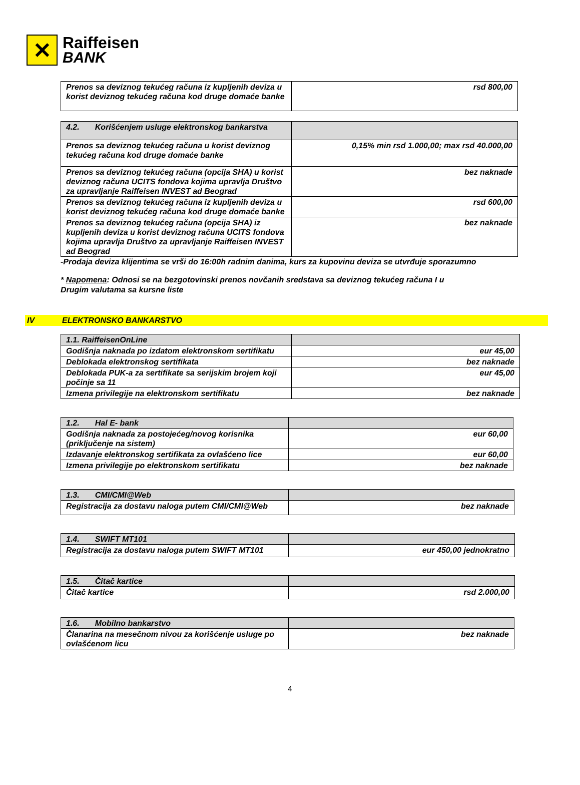✕
Raiffeisen
BANK
| Prenos sa deviznog tekućeg računa iz kupljenih deviza u korist deviznog tekućeg računa kod druge domaće banke | rsd 800,00 |
| 4.2. Korišćenjem usluge elektronskog bankarstva | |
| Prenos sa deviznog tekućeg računa u korist deviznog tekućeg računa kod druge domaće banke | 0,15% min rsd 1.000,00; max rsd 40.000,00 |
| Prenos sa deviznog tekućeg računa (opcija SHA) u korist deviznog računa UCITS fondova kojima upravlja Društvo za upravljanje Raiffeisen INVEST ad Beograd | bez naknade |
| Prenos sa deviznog tekućeg računa iz kupljenih deviza u korist deviznog tekućeg računa kod druge domaće banke | rsd 600,00 |
| Prenos sa deviznog tekućeg računa (opcija SHA) iz kupljenih deviza u korist deviznog računa UCITS fondova kojima upravlja Društvo za upravljanje Raiffeisen INVEST ad Beograd | bez naknade |
-Prodaja deviza klijentima se vrši do 16:00h radnim danima, kurs za kupovinu deviza se utvrđuje sporazumno
* Napomena: Odnosi se na bezgotovinski prenos novčanih sredstava sa deviznog tekućeg računa I u
Drugim valutama sa kursne liste
IV ELEKTRONSKO BANKARSTVO
| 1.1. RaiffeisenOnLine | |
| Godišnja naknada po izdatom elektronskom sertifikatu | eur 45,00 |
| Deblokada elektronskog sertifikata | bez naknade |
| Deblokada PUK-a za sertifikate sa serijskim brojem koji počinje sa 11 | eur 45,00 |
| Izmena privilegije na elektronskom sertifikatu | bez naknade |
| 1.2. Hal E- bank | |
| Godišnja naknada za postojećeg/novog korisnika (priključenje na sistem) | eur 60,00 |
| Izdavanje elektronskog sertifikata za ovlašćeno lice | eur 60,00 |
| Izmena privilegije po elektronskom sertifikatu | bez naknade |
| 1.3. CMI/CMI@Web | |
| Registracija za dostavu naloga putem CMI/CMI@Web | bez naknade |
| 1.4. SWIFT MT101 | |
| Registracija za dostavu naloga putem SWIFT MT101 | eur 450,00 jednokratno |
| 1.5. Čitač kartice | |
| Čitač kartice | rsd 2.000,00 |
| 1.6. Mobilno bankarstvo | |
| Članarina na mesečnom nivou za korišćenje usluge po ovlašćenom licu | bez naknade |
4